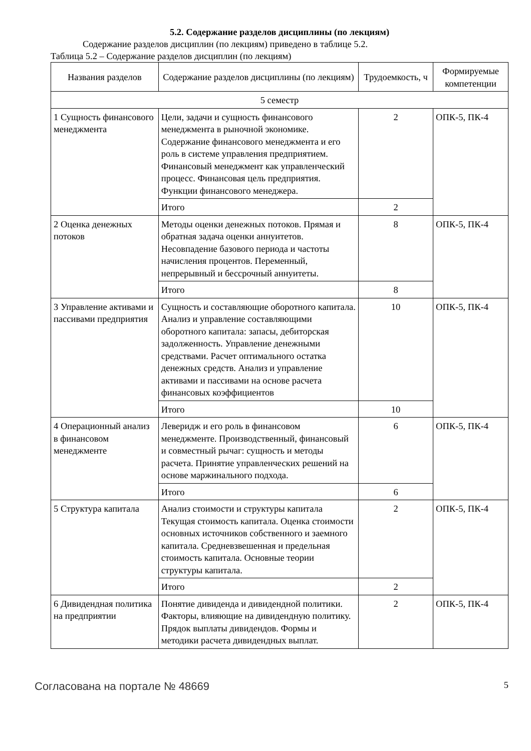5.2. Содержание разделов дисциплины (по лекциям)
Содержание разделов дисциплин (по лекциям) приведено в таблице 5.2.
Таблица 5.2 – Содержание разделов дисциплин (по лекциям)
| Названия разделов | Содержание разделов дисциплины (по лекциям) | Трудоемкость, ч | Формируемые компетенции |
| --- | --- | --- | --- |
| 5 семестр | | | |
| 1 Сущность финансового менеджмента | Цели, задачи и сущность финансового менеджмента в рыночной экономике. Содержание финансового менеджмента и его роль в системе управления предприятием. Финансовый менеджмент как управленческий процесс. Финансовая цель предприятия. Функции финансового менеджера. | 2 | ОПК-5, ПК-4 |
| | Итого | 2 | |
| 2 Оценка денежных потоков | Методы оценки денежных потоков. Прямая и обратная задача оценки аннуитетов. Несовпадение базового периода и частоты начисления процентов. Переменный, непрерывный и бессрочный аннуитеты. | 8 | ОПК-5, ПК-4 |
| | Итого | 8 | |
| 3 Управление активами и пассивами предприятия | Сущность и составляющие оборотного капитала. Анализ и управление составляющими оборотного капитала: запасы, дебиторская задолженность. Управление денежными средствами. Расчет оптимального остатка денежных средств. Анализ и управление активами и пассивами на основе расчета финансовых коэффициентов | 10 | ОПК-5, ПК-4 |
| | Итого | 10 | |
| 4 Операционный анализ в финансовом менеджменте | Леверидж и его роль в финансовом менеджменте. Производственный, финансовый и совместный рычаг: сущность и методы расчета. Принятие управленческих решений на основе маржинального подхода. | 6 | ОПК-5, ПК-4 |
| | Итого | 6 | |
| 5 Структура капитала | Анализ стоимости и структуры капитала Текущая стоимость капитала. Оценка стоимости основных источников собственного и заемного капитала. Средневзвешенная и предельная стоимость капитала. Основные теории структуры капитала. | 2 | ОПК-5, ПК-4 |
| | Итого | 2 | |
| 6 Дивидендная политика на предприятии | Понятие дивиденда и дивидендной политики. Факторы, влияющие на дивидендную политику. Прядок выплаты дивидендов. Формы и методики расчета дивидендных выплат. | 2 | ОПК-5, ПК-4 |
Согласована на портале № 48669 5